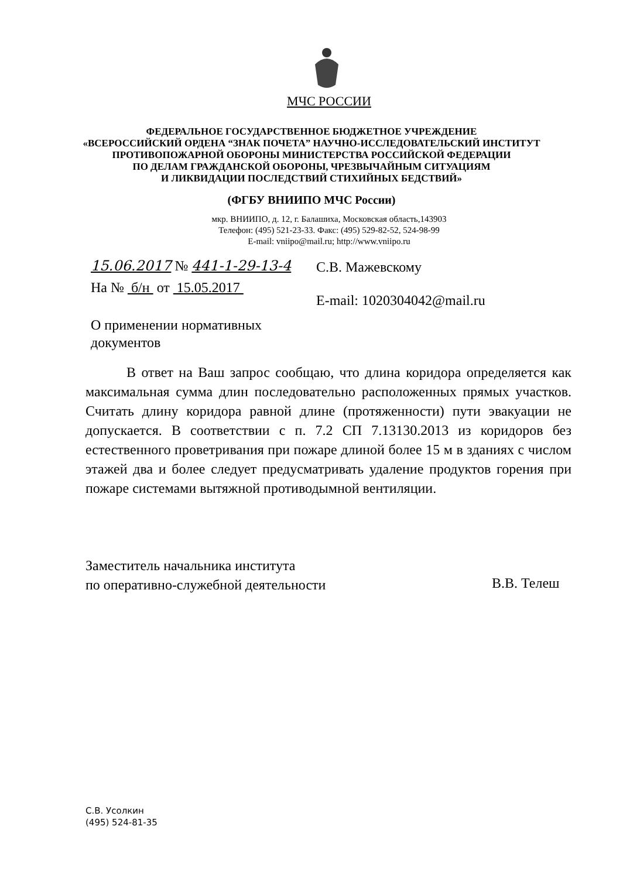МЧС РОССИИ
ФЕДЕРАЛЬНОЕ ГОСУДАРСТВЕННОЕ БЮДЖЕТНОЕ УЧРЕЖДЕНИЕ
«ВСЕРОССИЙСКИЙ ОРДЕНА “ЗНАК ПОЧЕТА” НАУЧНО-ИССЛЕДОВАТЕЛЬСКИЙ ИНСТИТУТ
ПРОТИВОПОЖАРНОЙ ОБОРОНЫ МИНИСТЕРСТВА РОССИЙСКОЙ ФЕДЕРАЦИИ
ПО ДЕЛАМ ГРАЖДАНСКОЙ ОБОРОНЫ, ЧРЕЗВЫЧАЙНЫМ СИТУАЦИЯМ
И ЛИКВИДАЦИИ ПОСЛЕДСТВИЙ СТИХИЙНЫХ БЕДСТВИЙ»
(ФГБУ ВНИИПО МЧС России)
мкр. ВНИИПО, д. 12, г. Балашиха, Московская область,143903
Телефон: (495) 521-23-33. Факс: (495) 529-82-52, 524-98-99
E-mail: vniipo@mail.ru; http://www.vniipo.ru
15.06.2017 № 441-1-29-13-4 С.В. Мажевскому
На № б/н от 15.05.2017
E-mail: 1020304042@mail.ru
О применении нормативных
документов
В ответ на Ваш запрос сообщаю, что длина коридора определяется как максимальная сумма длин последовательно расположенных прямых участков. Считать длину коридора равной длине (протяженности) пути эвакуации не допускается. В соответствии с п. 7.2 СП 7.13130.2013 из коридоров без естественного проветривания при пожаре длиной более 15 м в зданиях с числом этажей два и более следует предусматривать удаление продуктов горения при пожаре системами вытяжной противодымной вентиляции.
Заместитель начальника института
по оперативно-служебной деятельности
В.В. Телеш
С.В. Усолкин
(495) 524-81-35